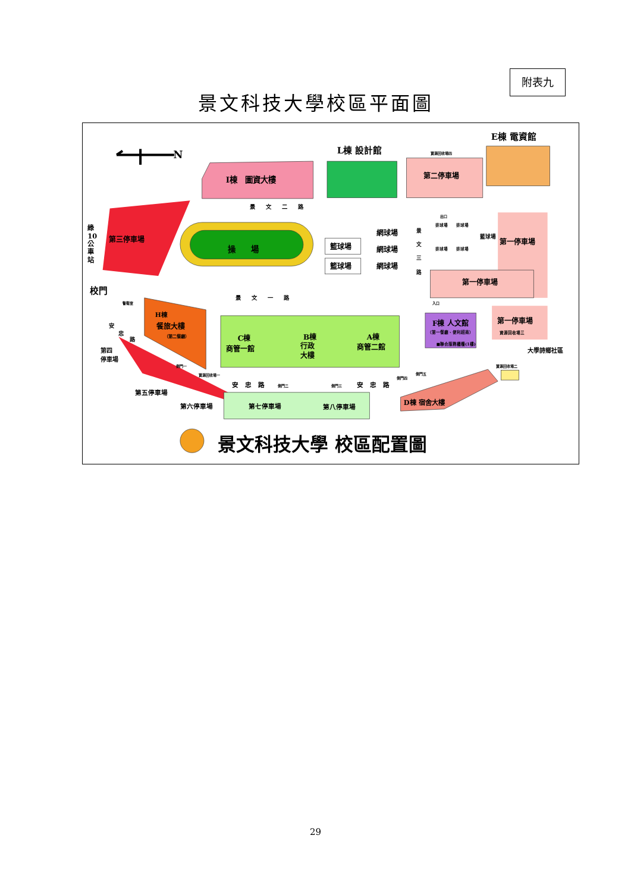附表九
景文科技大學校區平面圖
N
I棟　圖資大樓
L棟 設計館
第二停車場
資源回收場四
E棟 電資館
第三停車場
綠
10
公
車
站
校門
景　　文　　二　　路
操　　場
籃球場
籃球場
網球場
網球場
網球場
景
文
三
路
出口
排球場
排球場
排球場
排球場
籃球場
第一停車場
第一停車場
入口
景　　文　　一　　路
警衛室
H棟
餐旅大樓
（第二餐廳）
C棟
商管一館
B棟
行政
大樓
A棟
商管二館
F棟 人文館
（第一餐廳、便利超商）
■聯合服務櫃檯(1樓)
第一停車場
資源回收場三
大學詩鄉社區
安
忠
路
第四
停車場
側門一
資源回收場一
安　忠　路
側門二
側門三
安　忠　路
側門四
側門五
資源回收場二
第五停車場
第六停車場
第七停車場
第八停車場
D棟 宿舍大樓
景文科技大學 校區配置圖
29